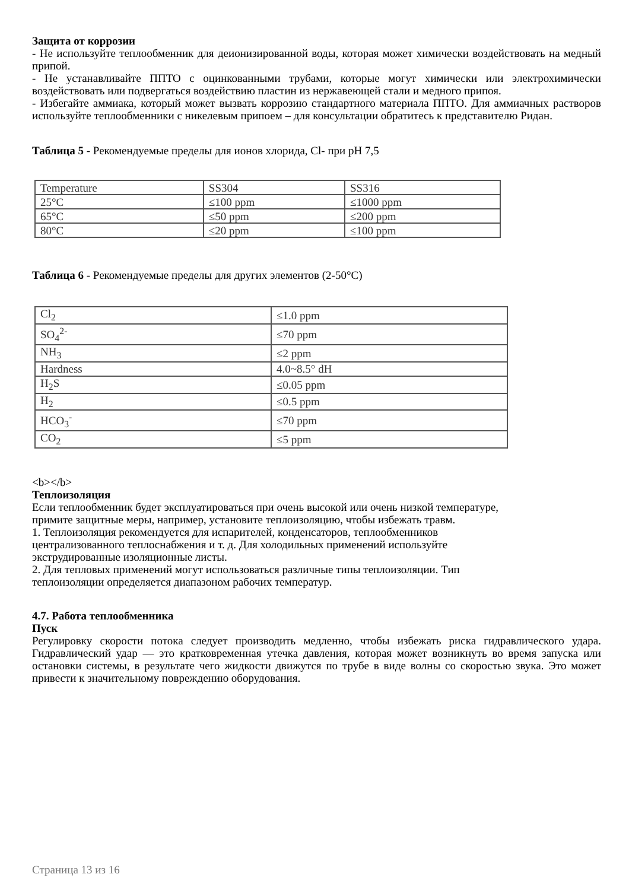Защита от коррозии
- Не используйте теплообменник для деионизированной воды, которая может химически воздействовать на медный припой.
- Не устанавливайте ППТО с оцинкованными трубами, которые могут химически или электрохимически воздействовать или подвергаться воздействию пластин из нержавеющей стали и медного припоя.
- Избегайте аммиака, который может вызвать коррозию стандартного материала ППТО. Для аммиачных растворов используйте теплообменники с никелевым припоем – для консультации обратитесь к представителю Ридан.
Таблица 5 - Рекомендуемые пределы для ионов хлорида, Cl- при pH 7,5
| Temperature | SS304 | SS316 |
| 25°C | ≤100 ppm | ≤1000 ppm |
| 65°C | ≤50 ppm | ≤200 ppm |
| 80°C | ≤20 ppm | ≤100 ppm |
Таблица 6 - Рекомендуемые пределы для других элементов (2-50°C)
| Cl<sub>2</sub> | ≤1.0 ppm |
| SO<sub>4</sub><sup>2-</sup> | ≤70 ppm |
| NH<sub>3</sub> | ≤2 ppm |
| Hardness | 4.0~8.5° dH |
| H<sub>2</sub>S | ≤0.05 ppm |
| H<sub>2</sub> | ≤0.5 ppm |
| HCO<sub>3</sub><sup>-</sup> | ≤70 ppm |
| CO<sub>2</sub> | ≤5 ppm |
<b></b>
Теплоизоляция
Если теплообменник будет эксплуатироваться при очень высокой или очень низкой температуре,
примите защитные меры, например, установите теплоизоляцию, чтобы избежать травм.
1. Теплоизоляция рекомендуется для испарителей, конденсаторов, теплообменников
централизованного теплоснабжения и т. д. Для холодильных применений используйте
экструдированные изоляционные листы.
2. Для тепловых применений могут использоваться различные типы теплоизоляции. Тип
теплоизоляции определяется диапазоном рабочих температур.
4.7. Работа теплообменника
Пуск
Регулировку скорости потока следует производить медленно, чтобы избежать риска гидравлического удара. Гидравлический удар — это кратковременная утечка давления, которая может возникнуть во время запуска или остановки системы, в результате чего жидкости движутся по трубе в виде волны со скоростью звука. Это может привести к значительному повреждению оборудования.
Страница 13 из 16